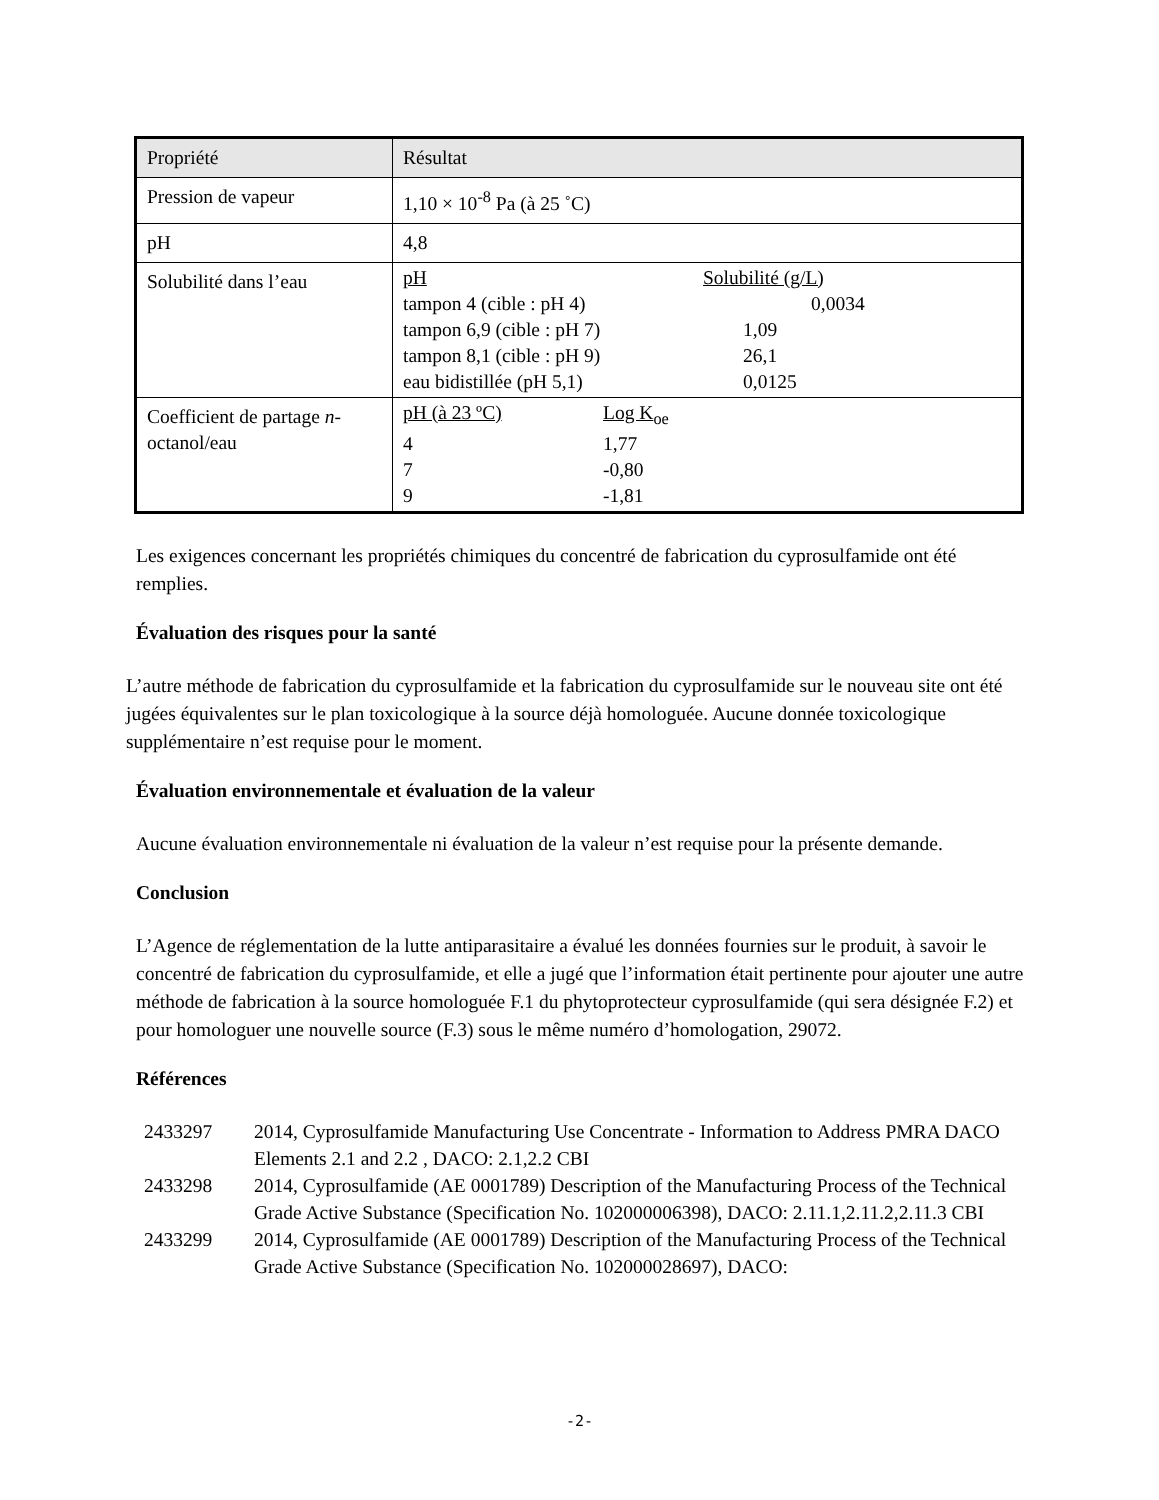| Propriété | Résultat |
| Pression de vapeur | 1,10 × 10<sup>-8</sup> Pa (à 25 ˚C) |
| pH | 4,8 |
| Solubilité dans l’eau | / pH / Solubilité (g/L) / / tampon 4 (cible : pH 4) / 0,0034 / / tampon 6,9 (cible : pH 7) / 1,09 / / tampon 8,1 (cible : pH 9) / 26,1 / / eau bidistillée (pH 5,1) / 0,0125 / |
| Coefficient de partage n -octanol/eau | / pH (à 23 ºC) / Log K<sub>oe</sub> / / 4 / 1,77 / / 7 / -0,80 / / 9 / -1,81 / |
Les exigences concernant les propriétés chimiques du concentré de fabrication du cyprosulfamide ont été remplies.
Évaluation des risques pour la santé
L’autre méthode de fabrication du cyprosulfamide et la fabrication du cyprosulfamide sur le nouveau site ont été jugées équivalentes sur le plan toxicologique à la source déjà homologuée. Aucune donnée toxicologique supplémentaire n’est requise pour le moment.
Évaluation environnementale et évaluation de la valeur
Aucune évaluation environnementale ni évaluation de la valeur n’est requise pour la présente demande.
Conclusion
L’Agence de réglementation de la lutte antiparasitaire a évalué les données fournies sur le produit, à savoir le concentré de fabrication du cyprosulfamide, et elle a jugé que l’information était pertinente pour ajouter une autre méthode de fabrication à la source homologuée F.1 du phytoprotecteur cyprosulfamide (qui sera désignée F.2) et pour homologuer une nouvelle source (F.3) sous le même numéro d’homologation, 29072.
Références
| 2433297 | 2014, Cyprosulfamide Manufacturing Use Concentrate - Information to Address PMRA DACO Elements 2.1 and 2.2 , DACO: 2.1,2.2 CBI |
| 2433298 | 2014, Cyprosulfamide (AE 0001789) Description of the Manufacturing Process of the Technical Grade Active Substance (Specification No. 102000006398), DACO: 2.11.1,2.11.2,2.11.3 CBI |
| 2433299 | 2014, Cyprosulfamide (AE 0001789) Description of the Manufacturing Process of the Technical Grade Active Substance (Specification No. 102000028697), DACO: |
-2-